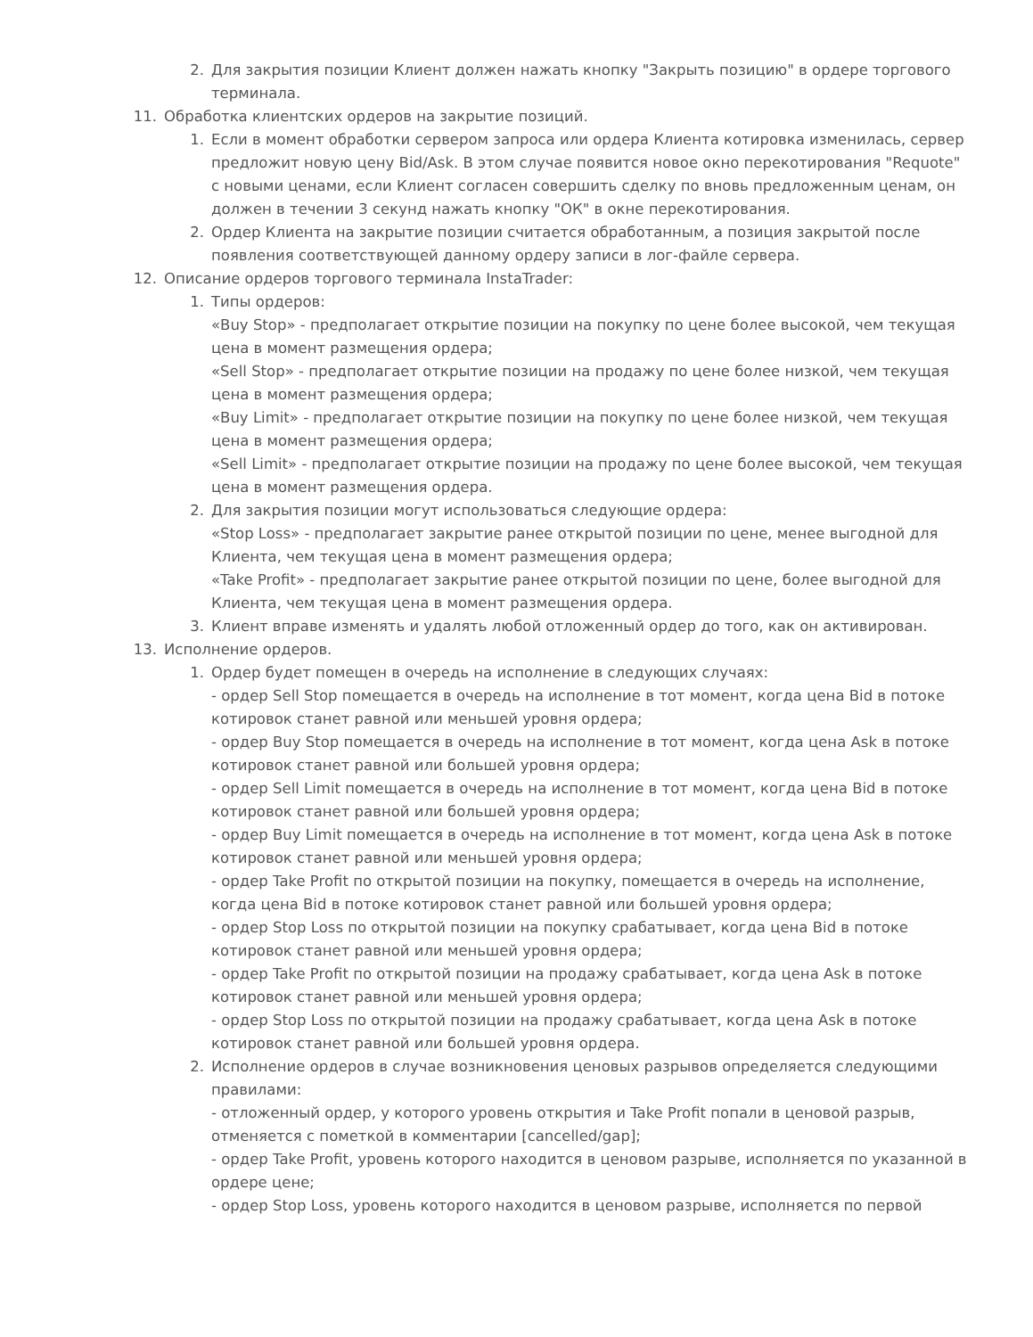2. Для закрытия позиции Клиент должен нажать кнопку "Закрыть позицию" в ордере торгового терминала.
11. Обработка клиентских ордеров на закрытие позиций.
1. Если в момент обработки сервером запроса или ордера Клиента котировка изменилась, сервер предложит новую цену Bid/Ask. В этом случае появится новое окно перекотирования "Requote" с новыми ценами, если Клиент согласен совершить сделку по вновь предложенным ценам, он должен в течении 3 секунд нажать кнопку "ОК" в окне перекотирования.
2. Ордер Клиента на закрытие позиции считается обработанным, а позиция закрытой после появления соответствующей данному ордеру записи в лог-файле сервера.
12. Описание ордеров торгового терминала InstaTrader:
1. Типы ордеров:
«Buy Stop» - предполагает открытие позиции на покупку по цене более высокой, чем текущая цена в момент размещения ордера;
«Sell Stop» - предполагает открытие позиции на продажу по цене более низкой, чем текущая цена в момент размещения ордера;
«Buy Limit» - предполагает открытие позиции на покупку по цене более низкой, чем текущая цена в момент размещения ордера;
«Sell Limit» - предполагает открытие позиции на продажу по цене более высокой, чем текущая цена в момент размещения ордера.
2. Для закрытия позиции могут использоваться следующие ордера:
«Stop Loss» - предполагает закрытие ранее открытой позиции по цене, менее выгодной для Клиента, чем текущая цена в момент размещения ордера;
«Take Profit» - предполагает закрытие ранее открытой позиции по цене, более выгодной для Клиента, чем текущая цена в момент размещения ордера.
3. Клиент вправе изменять и удалять любой отложенный ордер до того, как он активирован.
13. Исполнение ордеров.
1. Ордер будет помещен в очередь на исполнение в следующих случаях:
- ордер Sell Stop помещается в очередь на исполнение в тот момент, когда цена Bid в потоке котировок станет равной или меньшей уровня ордера;
- ордер Buy Stop помещается в очередь на исполнение в тот момент, когда цена Ask в потоке котировок станет равной или большей уровня ордера;
- ордер Sell Limit помещается в очередь на исполнение в тот момент, когда цена Bid в потоке котировок станет равной или большей уровня ордера;
- ордер Buy Limit помещается в очередь на исполнение в тот момент, когда цена Ask в потоке котировок станет равной или меньшей уровня ордера;
- ордер Take Profit по открытой позиции на покупку, помещается в очередь на исполнение, когда цена Bid в потоке котировок станет равной или большей уровня ордера;
- ордер Stop Loss по открытой позиции на покупку срабатывает, когда цена Bid в потоке котировок станет равной или меньшей уровня ордера;
- ордер Take Profit по открытой позиции на продажу срабатывает, когда цена Ask в потоке котировок станет равной или меньшей уровня ордера;
- ордер Stop Loss по открытой позиции на продажу срабатывает, когда цена Ask в потоке котировок станет равной или большей уровня ордера.
2. Исполнение ордеров в случае возникновения ценовых разрывов определяется следующими правилами:
- отложенный ордер, у которого уровень открытия и Take Profit попали в ценовой разрыв, отменяется с пометкой в комментарии [cancelled/gap];
- ордер Take Profit, уровень которого находится в ценовом разрыве, исполняется по указанной в ордере цене;
- ордер Stop Loss, уровень которого находится в ценовом разрыве, исполняется по первой